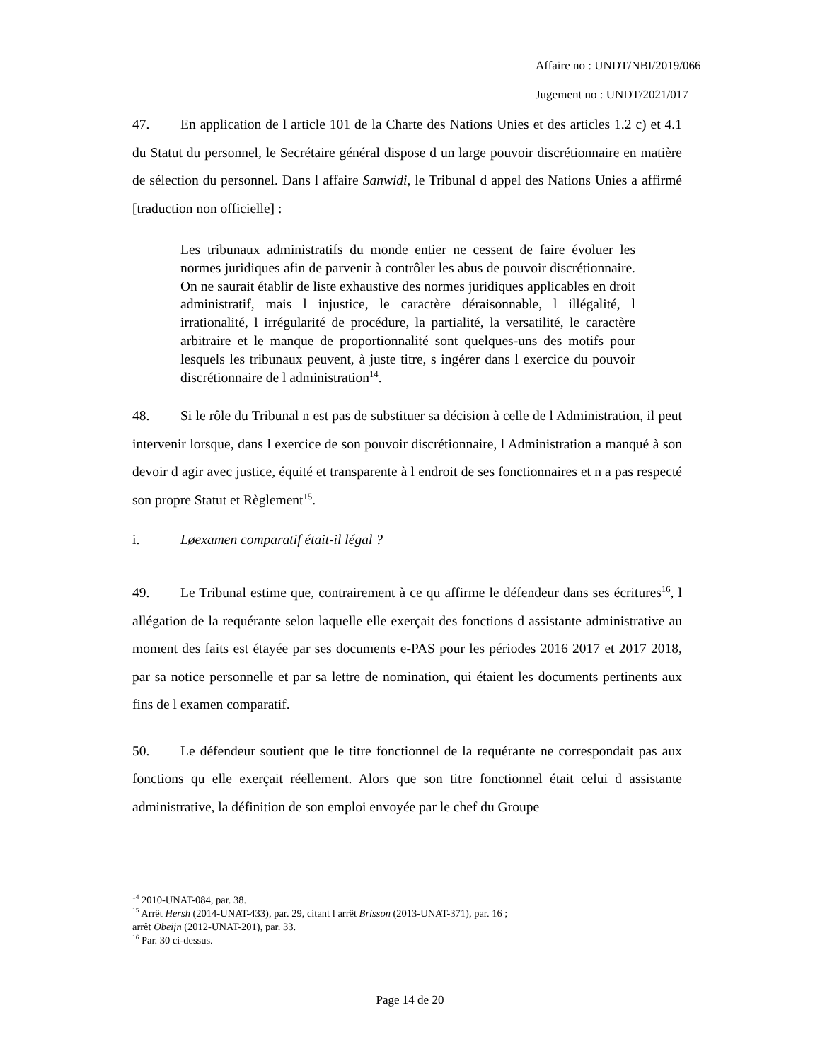Affaire no : UNDT/NBI/2019/066
Jugement no : UNDT/2021/017
47. En application de l article 101 de la Charte des Nations Unies et des articles 1.2 c) et 4.1 du Statut du personnel, le Secrétaire général dispose d un large pouvoir discrétionnaire en matière de sélection du personnel. Dans l affaire Sanwidi, le Tribunal d appel des Nations Unies a affirmé [traduction non officielle] :
Les tribunaux administratifs du monde entier ne cessent de faire évoluer les normes juridiques afin de parvenir à contrôler les abus de pouvoir discrétionnaire. On ne saurait établir de liste exhaustive des normes juridiques applicables en droit administratif, mais l injustice, le caractère déraisonnable, l illégalité, l irrationalité, l irrégularité de procédure, la partialité, la versatilité, le caractère arbitraire et le manque de proportionnalité sont quelques-uns des motifs pour lesquels les tribunaux peuvent, à juste titre, s ingérer dans l exercice du pouvoir discrétionnaire de l administration<sup>14</sup>.
48. Si le rôle du Tribunal n est pas de substituer sa décision à celle de l Administration, il peut intervenir lorsque, dans l exercice de son pouvoir discrétionnaire, l Administration a manqué à son devoir d agir avec justice, équité et transparente à l endroit de ses fonctionnaires et n a pas respecté son propre Statut et Règlement<sup>15</sup>.
i. Løexamen comparatif était-il légal ?
49. Le Tribunal estime que, contrairement à ce qu affirme le défendeur dans ses écritures<sup>16</sup>, l allégation de la requérante selon laquelle elle exerçait des fonctions d assistante administrative au moment des faits est étayée par ses documents e-PAS pour les périodes 2016 2017 et 2017 2018, par sa notice personnelle et par sa lettre de nomination, qui étaient les documents pertinents aux fins de l examen comparatif.
50. Le défendeur soutient que le titre fonctionnel de la requérante ne correspondait pas aux fonctions qu elle exerçait réellement. Alors que son titre fonctionnel était celui d assistante administrative, la définition de son emploi envoyée par le chef du Groupe
<sup>14</sup> 2010-UNAT-084, par. 38.
<sup>15</sup> Arrêt Hersh (2014-UNAT-433), par. 29, citant l arrêt Brisson (2013-UNAT-371), par. 16 ;
arrêt Obeijn (2012-UNAT-201), par. 33.
<sup>16</sup> Par. 30 ci-dessus.
Page 14 de 20